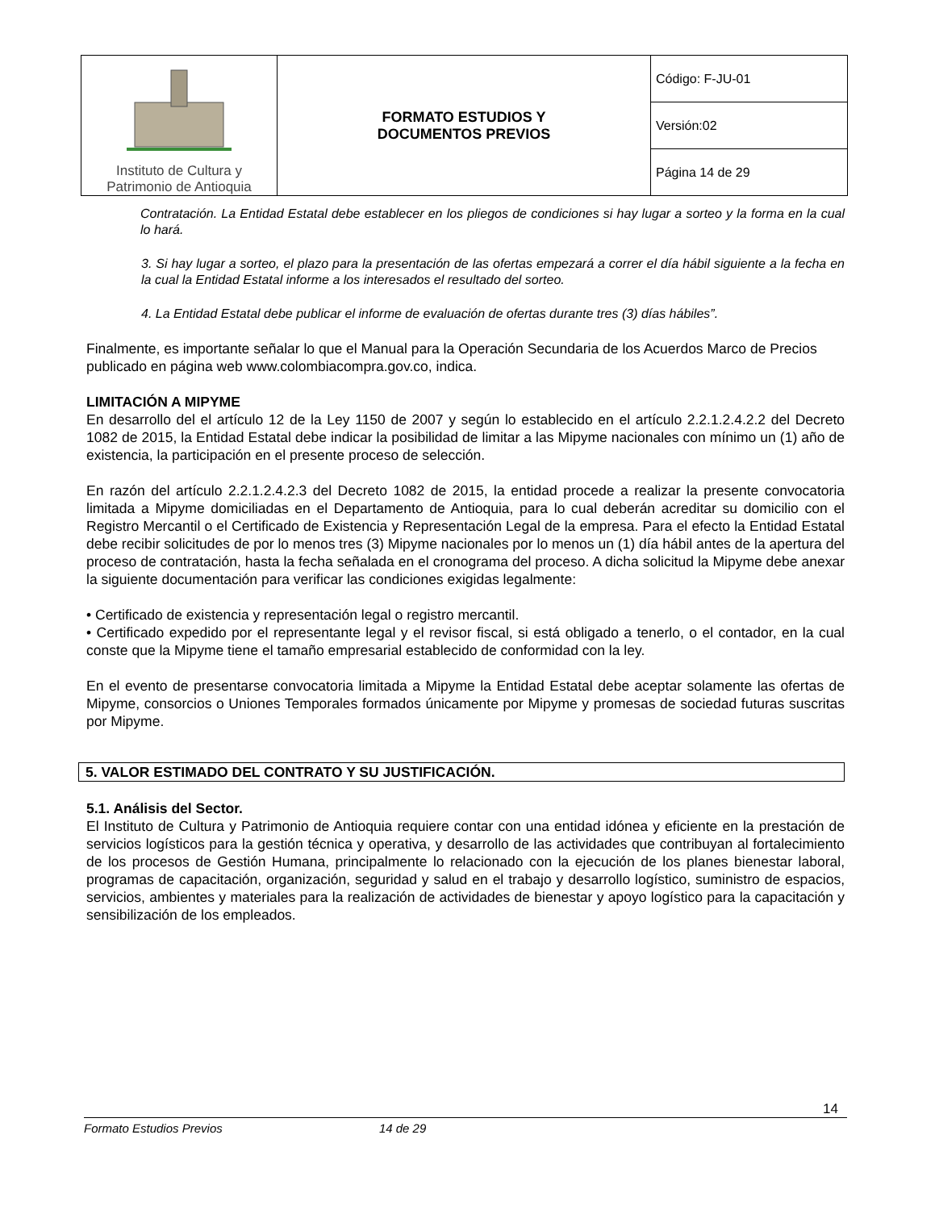| Instituto de Cultura y Patrimonio de Antioquia | FORMATO ESTUDIOS Y DOCUMENTOS PREVIOS | Código: F-JU-01 |
| | | Versión:02 |
| | | Página 14 de 29 |
Contratación. La Entidad Estatal debe establecer en los pliegos de condiciones si hay lugar a sorteo y la forma en la cual lo hará.
3. Si hay lugar a sorteo, el plazo para la presentación de las ofertas empezará a correr el día hábil siguiente a la fecha en la cual la Entidad Estatal informe a los interesados el resultado del sorteo.
4. La Entidad Estatal debe publicar el informe de evaluación de ofertas durante tres (3) días hábiles”.
Finalmente, es importante señalar lo que el Manual para la Operación Secundaria de los Acuerdos Marco de Precios publicado en página web www.colombiacompra.gov.co, indica.
LIMITACIÓN A MIPYME
En desarrollo del el artículo 12 de la Ley 1150 de 2007 y según lo establecido en el artículo 2.2.1.2.4.2.2 del Decreto 1082 de 2015, la Entidad Estatal debe indicar la posibilidad de limitar a las Mipyme nacionales con mínimo un (1) año de existencia, la participación en el presente proceso de selección.
En razón del artículo 2.2.1.2.4.2.3 del Decreto 1082 de 2015, la entidad procede a realizar la presente convocatoria limitada a Mipyme domiciliadas en el Departamento de Antioquia, para lo cual deberán acreditar su domicilio con el Registro Mercantil o el Certificado de Existencia y Representación Legal de la empresa. Para el efecto la Entidad Estatal debe recibir solicitudes de por lo menos tres (3) Mipyme nacionales por lo menos un (1) día hábil antes de la apertura del proceso de contratación, hasta la fecha señalada en el cronograma del proceso. A dicha solicitud la Mipyme debe anexar la siguiente documentación para verificar las condiciones exigidas legalmente:
• Certificado de existencia y representación legal o registro mercantil.
• Certificado expedido por el representante legal y el revisor fiscal, si está obligado a tenerlo, o el contador, en la cual conste que la Mipyme tiene el tamaño empresarial establecido de conformidad con la ley.
En el evento de presentarse convocatoria limitada a Mipyme la Entidad Estatal debe aceptar solamente las ofertas de Mipyme, consorcios o Uniones Temporales formados únicamente por Mipyme y promesas de sociedad futuras suscritas por Mipyme.
5. VALOR ESTIMADO DEL CONTRATO Y SU JUSTIFICACIÓN.
5.1. Análisis del Sector.
El Instituto de Cultura y Patrimonio de Antioquia requiere contar con una entidad idónea y eficiente en la prestación de servicios logísticos para la gestión técnica y operativa, y desarrollo de las actividades que contribuyan al fortalecimiento de los procesos de Gestión Humana, principalmente lo relacionado con la ejecución de los planes bienestar laboral, programas de capacitación, organización, seguridad y salud en el trabajo y desarrollo logístico, suministro de espacios, servicios, ambientes y materiales para la realización de actividades de bienestar y apoyo logístico para la capacitación y sensibilización de los empleados.
14
Formato Estudios Previos 14 de 29